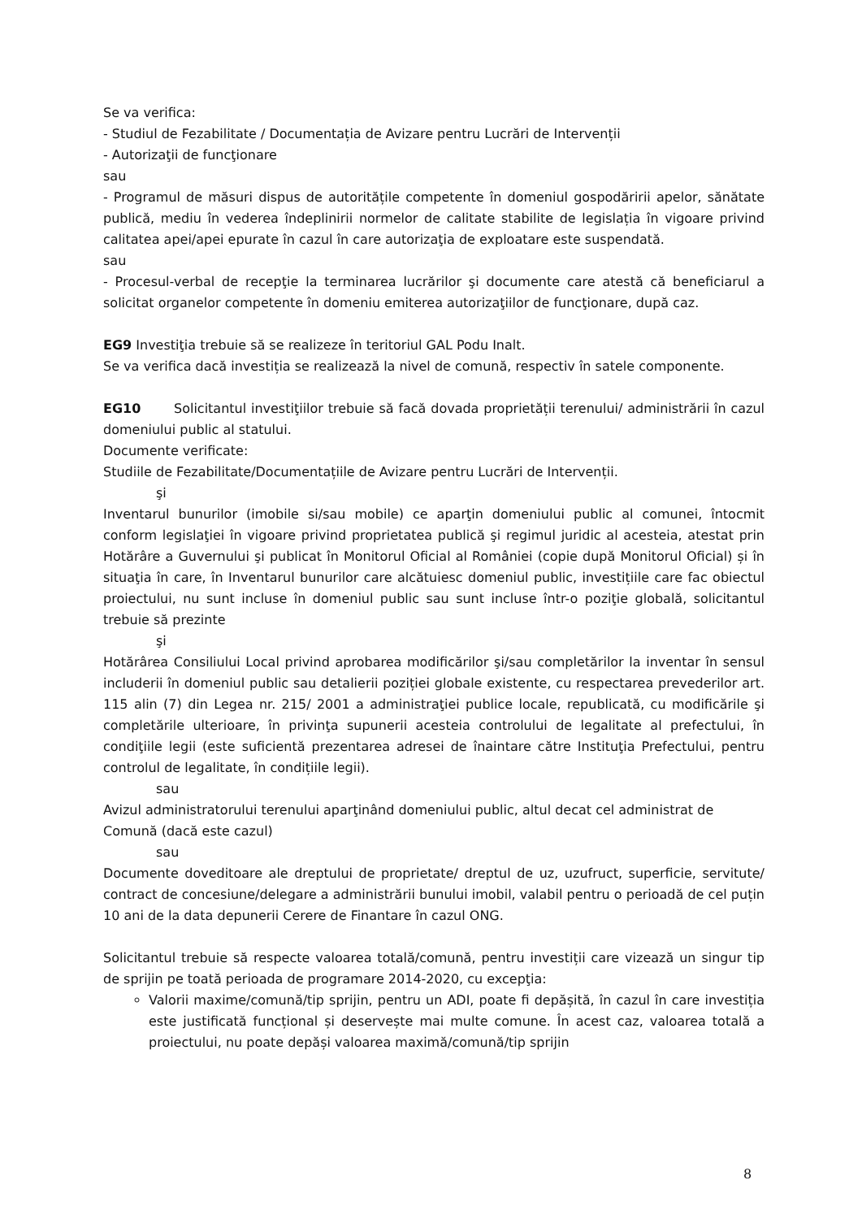Se va verifica:
- Studiul de Fezabilitate / Documentația de Avizare pentru Lucrări de Intervenții
- Autorizaţii de funcţionare
sau
- Programul de măsuri dispus de autoritățile competente în domeniul gospodăririi apelor, sănătate publică, mediu în vederea îndeplinirii normelor de calitate stabilite de legislația în vigoare privind calitatea apei/apei epurate în cazul în care autorizaţia de exploatare este suspendată.
sau
- Procesul-verbal de recepţie la terminarea lucrărilor şi documente care atestă că beneficiarul a solicitat organelor competente în domeniu emiterea autorizaţiilor de funcţionare, după caz.
EG9 Investiţia trebuie să se realizeze în teritoriul GAL Podu Inalt.
Se va verifica dacă investiția se realizează la nivel de comună, respectiv în satele componente.
EG10 Solicitantul investiţiilor trebuie să facă dovada proprietății terenului/ administrării în cazul domeniului public al statului.
Documente verificate:
Studiile de Fezabilitate/Documentațiile de Avizare pentru Lucrări de Intervenții.
şi
Inventarul bunurilor (imobile si/sau mobile) ce aparţin domeniului public al comunei, întocmit conform legislaţiei în vigoare privind proprietatea publică şi regimul juridic al acesteia, atestat prin Hotărâre a Guvernului şi publicat în Monitorul Oficial al României (copie după Monitorul Oficial) și în situaţia în care, în Inventarul bunurilor care alcătuiesc domeniul public, investițiile care fac obiectul proiectului, nu sunt incluse în domeniul public sau sunt incluse într-o poziţie globală, solicitantul trebuie să prezinte
şi
Hotărârea Consiliului Local privind aprobarea modificărilor şi/sau completărilor la inventar în sensul includerii în domeniul public sau detalierii poziției globale existente, cu respectarea prevederilor art. 115 alin (7) din Legea nr. 215/ 2001 a administraţiei publice locale, republicată, cu modificările şi completările ulterioare, în privinţa supunerii acesteia controlului de legalitate al prefectului, în condiţiile legii (este suficientă prezentarea adresei de înaintare către Instituţia Prefectului, pentru controlul de legalitate, în condițiile legii).
sau
Avizul administratorului terenului aparţinând domeniului public, altul decat cel administrat de Comună (dacă este cazul)
sau
Documente doveditoare ale dreptului de proprietate/ dreptul de uz, uzufruct, superficie, servitute/ contract de concesiune/delegare a administrării bunului imobil, valabil pentru o perioadă de cel puțin 10 ani de la data depunerii Cerere de Finantare în cazul ONG.
Solicitantul trebuie să respecte valoarea totală/comună, pentru investiții care vizează un singur tip de sprijin pe toată perioada de programare 2014-2020, cu excepţia:
Valorii maxime/comună/tip sprijin, pentru un ADI, poate fi depășită, în cazul în care investiția este justificată funcțional și deservește mai multe comune. În acest caz, valoarea totală a proiectului, nu poate depăși valoarea maximă/comună/tip sprijin
8